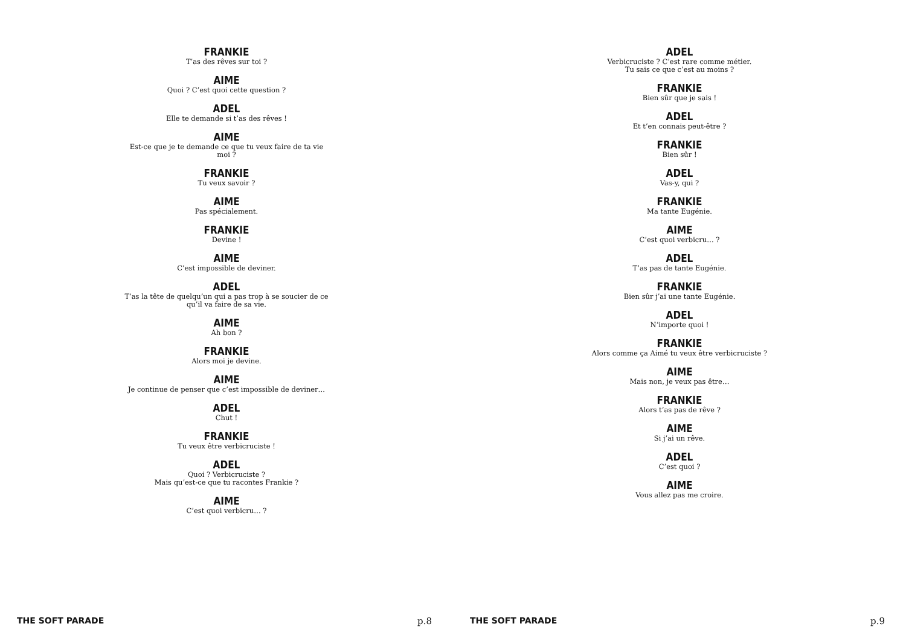FRANKIE
T’as des rêves sur toi ?
AIME
Quoi ? C’est quoi cette question ?
ADEL
Elle te demande si t’as des rêves !
AIME
Est-ce que je te demande ce que tu veux faire de ta vie moi ?
FRANKIE
Tu veux savoir ?
AIME
Pas spécialement.
FRANKIE
Devine !
AIME
C’est impossible de deviner.
ADEL
T’as la tête de quelqu’un qui a pas trop à se soucier de ce qu’il va faire de sa vie.
AIME
Ah bon ?
FRANKIE
Alors moi je devine.
AIME
Je continue de penser que c’est impossible de deviner…
ADEL
Chut !
FRANKIE
Tu veux être verbicruciste !
ADEL
Quoi ? Verbicruciste ?
Mais qu’est-ce que tu racontes Frankie ?
AIME
C’est quoi verbicru… ?
THE SOFT PARADE p.8
ADEL
Verbicruciste ? C’est rare comme métier.
Tu sais ce que c’est au moins ?
FRANKIE
Bien sûr que je sais !
ADEL
Et t’en connais peut-être ?
FRANKIE
Bien sûr !
ADEL
Vas-y, qui ?
FRANKIE
Ma tante Eugénie.
AIME
C’est quoi verbicru… ?
ADEL
T’as pas de tante Eugénie.
FRANKIE
Bien sûr j’ai une tante Eugénie.
ADEL
N’importe quoi !
FRANKIE
Alors comme ça Aimé tu veux être verbicruciste ?
AIME
Mais non, je veux pas être…
FRANKIE
Alors t’as pas de rêve ?
AIME
Si j’ai un rêve.
ADEL
C’est quoi ?
AIME
Vous allez pas me croire.
THE SOFT PARADE p.9